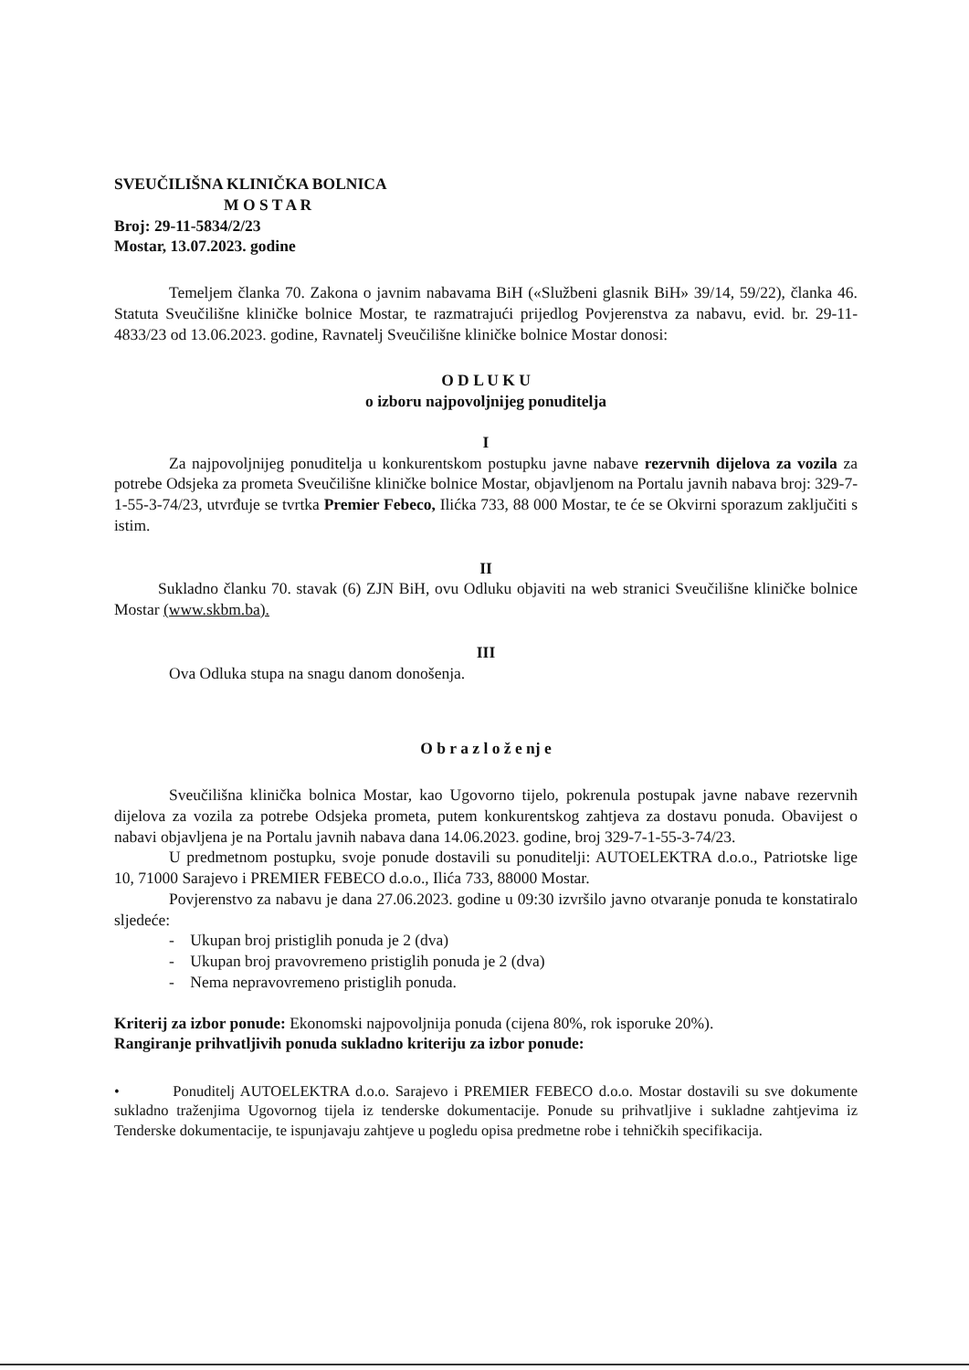SVEUČILIŠNA KLINIČKA BOLNICA
M O S T A R
Broj: 29-11-5834/2/23
Mostar, 13.07.2023. godine
Temeljem članka 70. Zakona o javnim nabavama BiH («Službeni glasnik BiH» 39/14, 59/22), članka 46. Statuta Sveučilišne kliničke bolnice Mostar, te razmatrajući prijedlog Povjerenstva za nabavu, evid. br. 29-11-4833/23 od 13.06.2023. godine, Ravnatelj Sveučilišne kliničke bolnice Mostar donosi:
O D L U K U
o izboru najpovoljnijeg ponuditelja
I
Za najpovoljnijeg ponuditelja u konkurentskom postupku javne nabave rezervnih dijelova za vozila za potrebe Odsjeka za prometa Sveučilišne kliničke bolnice Mostar, objavljenom na Portalu javnih nabava broj: 329-7-1-55-3-74/23, utvrđuje se tvrtka Premier Febeco, Ilićka 733, 88 000 Mostar, te će se Okvirni sporazum zaključiti s istim.
II
Sukladno članku 70. stavak (6) ZJN BiH, ovu Odluku objaviti na web stranici Sveučilišne kliničke bolnice Mostar (www.skbm.ba).
III
Ova Odluka stupa na snagu danom donošenja.
O b r a z l o ž e nj e
Sveučilišna klinička bolnica Mostar, kao Ugovorno tijelo, pokrenula postupak javne nabave rezervnih dijelova za vozila za potrebe Odsjeka prometa, putem konkurentskog zahtjeva za dostavu ponuda. Obavijest o nabavi objavljena je na Portalu javnih nabava dana 14.06.2023. godine, broj 329-7-1-55-3-74/23.
U predmetnom postupku, svoje ponude dostavili su ponuditelji: AUTOELEKTRA d.o.o., Patriotske lige 10, 71000 Sarajevo i PREMIER FEBECO d.o.o., Ilića 733, 88000 Mostar.
Povjerenstvo za nabavu je dana 27.06.2023. godine u 09:30 izvršilo javno otvaranje ponuda te konstatiralo sljedeće:
- Ukupan broj pristiglih ponuda je 2 (dva)
- Ukupan broj pravovremeno pristiglih ponuda je 2 (dva)
- Nema nepravovremeno pristiglih ponuda.
Kriterij za izbor ponude: Ekonomski najpovoljnija ponuda (cijena 80%, rok isporuke 20%).
Rangiranje prihvatljivih ponuda sukladno kriteriju za izbor ponude:
• Ponuditelj AUTOELEKTRA d.o.o. Sarajevo i PREMIER FEBECO d.o.o. Mostar dostavili su sve dokumente sukladno traženjima Ugovornog tijela iz tenderske dokumentacije. Ponude su prihvatljive i sukladne zahtjevima iz Tenderske dokumentacije, te ispunjavaju zahtjeve u pogledu opisa predmetne robe i tehničkih specifikacija.